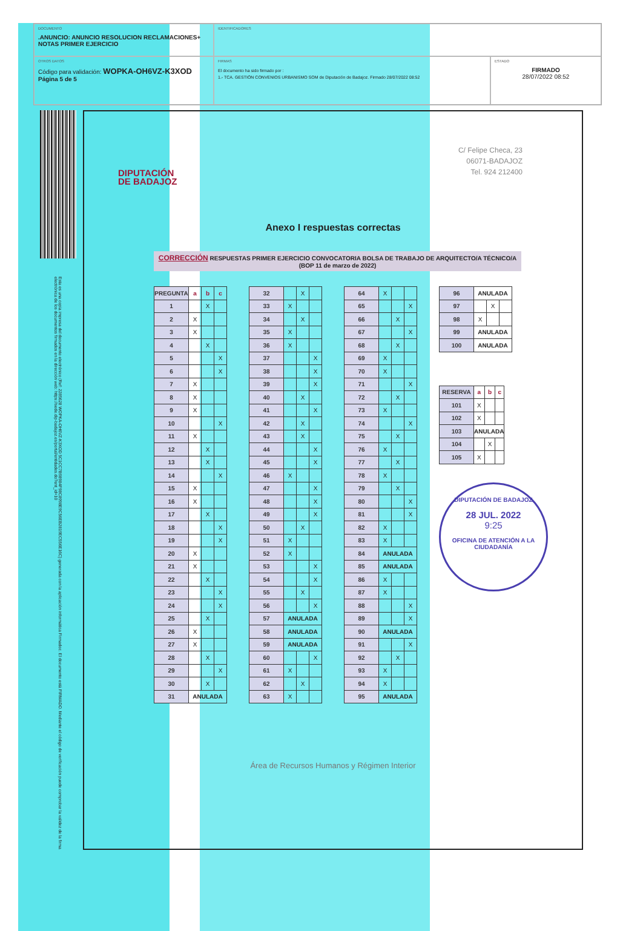DOCUMENTO
.ANUNCIO: ANUNCIO RESOLUCION RECLAMACIONES+ NOTAS PRIMER EJERCICIO
IDENTIFICADORES
OTROS DATOS
Código para validación: WOPKA-OH6VZ-K3XOD
Página 5 de 5
FIRMAS
El documento ha sido firmado por :
1.- TCA. GESTIÓN CONVENIOS URBANISMO SOM de Diputación de Badajoz. Firmado 28/07/2022 08:52
ESTADO
FIRMADO
28/07/2022 08:52
Esta es una copia impresa del documento electrónico (Ref: 2285628 WOPKA-OH6VZ-K3XOD 5C1CC7B98984F98C8998E9C56EB2819EC556E16C) generada con la aplicación informática Firmadoc. El documento está FIRMADO. Mediante el código de verificación puede comprobar la validez de la firma electrónica de los documentos firmados en la dirección web: https://sede.dip-badajoz.es/portal/entidades.do?ent_id=10
DIPUTACIÓN
DE BADAJOZ
C/ Felipe Checa, 23
06071-BADAJOZ
Tel. 924 212400
Anexo I respuestas correctas
CORRECCIÓN RESPUESTAS PRIMER EJERCICIO CONVOCATORIA BOLSA DE TRABAJO DE ARQUITECTO/A TÉCNICO/A
(BOP 11 de marzo de 2022)
| PREGUNTA | a | b | c |
| --- | --- | --- | --- |
| 1 | | X | |
| 2 | X | | |
| 3 | X | | |
| 4 | | X | |
| 5 | | | X |
| 6 | | | X |
| 7 | X | | |
| 8 | X | | |
| 9 | X | | |
| 10 | | | X |
| 11 | X | | |
| 12 | | X | |
| 13 | | X | |
| 14 | | | X |
| 15 | X | | |
| 16 | X | | |
| 17 | | X | |
| 18 | | | X |
| 19 | | | X |
| 20 | X | | |
| 21 | X | | |
| 22 | | X | |
| 23 | | | X |
| 24 | | | X |
| 25 | | X | |
| 26 | X | | |
| 27 | X | | |
| 28 | | X | |
| 29 | | | X |
| 30 | | X | |
| 31 | ANULADA | | |
| 32 | | X | |
| 33 | X | | |
| 34 | | X | |
| 35 | X | | |
| 36 | X | | |
| 37 | | | X |
| 38 | | | X |
| 39 | | | X |
| 40 | | X | |
| 41 | | | X |
| 42 | | X | |
| 43 | | X | |
| 44 | | | X |
| 45 | | | X |
| 46 | X | | |
| 47 | | | X |
| 48 | | | X |
| 49 | | | X |
| 50 | | X | |
| 51 | X | | |
| 52 | X | | |
| 53 | | | X |
| 54 | | | X |
| 55 | | X | |
| 56 | | | X |
| 57 | ANULADA | | |
| 58 | ANULADA | | |
| 59 | ANULADA | | |
| 60 | | | X |
| 61 | X | | |
| 62 | | X | |
| 63 | X | | |
| 64 | X | | |
| 65 | | | X |
| 66 | | X | |
| 67 | | | X |
| 68 | | X | |
| 69 | X | | |
| 70 | X | | |
| 71 | | | X |
| 72 | | X | |
| 73 | X | | |
| 74 | | | X |
| 75 | | X | |
| 76 | X | | |
| 77 | | X | |
| 78 | X | | |
| 79 | | X | |
| 80 | | | X |
| 81 | | | X |
| 82 | X | | |
| 83 | X | | |
| 84 | ANULADA | | |
| 85 | ANULADA | | |
| 86 | X | | |
| 87 | X | | |
| 88 | | | X |
| 89 | | | X |
| 90 | ANULADA | | |
| 91 | | | X |
| 92 | | X | |
| 93 | X | | |
| 94 | X | | |
| 95 | ANULADA | | |
| 96 | ANULADA | | |
| 97 | | X | |
| 98 | X | | |
| 99 | ANULADA | | |
| 100 | ANULADA | | |
| RESERVA | a | b | c |
| --- | --- | --- | --- |
| 101 | X | | |
| 102 | X | | |
| 103 | ANULADA | | |
| 104 | | X | |
| 105 | X | | |
DIPUTACIÓN DE BADAJOZ
28 JUL. 2022
9:25
OFICINA DE ATENCIÓN A LA CIUDADANÍA
Área de Recursos Humanos y Régimen Interior